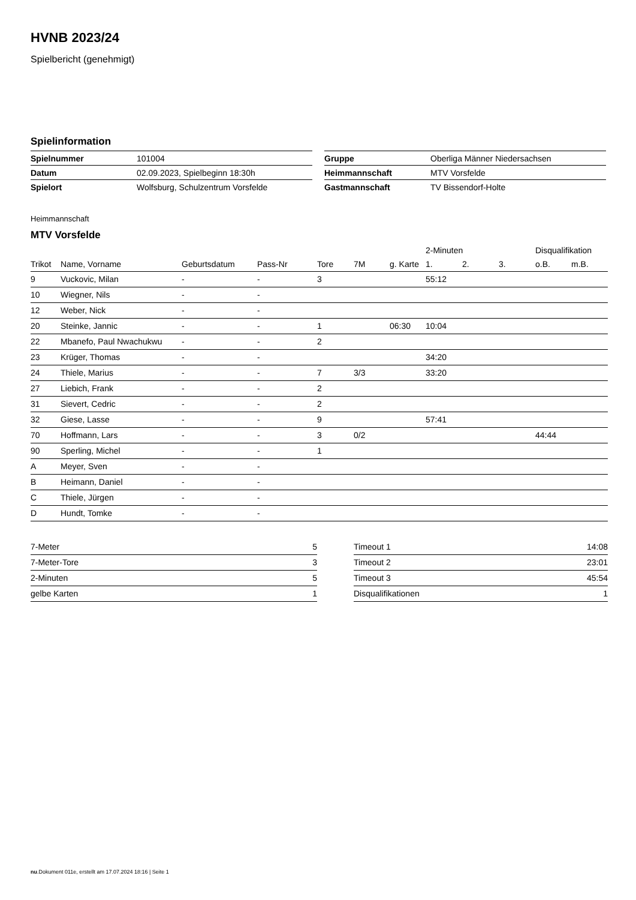HVNB 2023/24
Spielbericht (genehmigt)
Spielinformation
| Spielnummer | 101004 |
| Datum | 02.09.2023, Spielbeginn 18:30h |
| Spielort | Wolfsburg, Schulzentrum Vorsfelde |
| Gruppe | Oberliga Männer Niedersachsen |
| Heimmannschaft | MTV Vorsfelde |
| Gastmannschaft | TV Bissendorf-Holte |
Heimmannschaft
MTV Vorsfelde
| | | | | | | | 2-Minuten | | | Disqualifikation | |
| --- | --- | --- | --- | --- | --- | --- | --- | --- | --- | --- | --- |
| Trikot | Name, Vorname | Geburtsdatum | Pass-Nr | Tore | 7M | g. Karte | 1. | 2. | 3. | o.B. | m.B. |
| 9 | Vuckovic, Milan | - | - | 3 | | | 55:12 | | | | |
| 10 | Wiegner, Nils | - | - | | | | | | | | |
| 12 | Weber, Nick | - | - | | | | | | | | |
| 20 | Steinke, Jannic | - | - | 1 | | 06:30 | 10:04 | | | | |
| 22 | Mbanefo, Paul Nwachukwu | - | - | 2 | | | | | | | |
| 23 | Krüger, Thomas | - | - | | | | 34:20 | | | | |
| 24 | Thiele, Marius | - | - | 7 | 3/3 | | 33:20 | | | | |
| 27 | Liebich, Frank | - | - | 2 | | | | | | | |
| 31 | Sievert, Cedric | - | - | 2 | | | | | | | |
| 32 | Giese, Lasse | - | - | 9 | | | 57:41 | | | | |
| 70 | Hoffmann, Lars | - | - | 3 | 0/2 | | | | | 44:44 | |
| 90 | Sperling, Michel | - | - | 1 | | | | | | | |
| A | Meyer, Sven | - | - | | | | | | | | |
| B | Heimann, Daniel | - | - | | | | | | | | |
| C | Thiele, Jürgen | - | - | | | | | | | | |
| D | Hundt, Tomke | - | - | | | | | | | | |
| 7-Meter | 5 |
| 7-Meter-Tore | 3 |
| 2-Minuten | 5 |
| gelbe Karten | 1 |
| Timeout 1 | 14:08 |
| Timeout 2 | 23:01 |
| Timeout 3 | 45:54 |
| Disqualifikationen | 1 |
nu.Dokument 011e, erstellt am 17.07.2024 18:16 | Seite 1